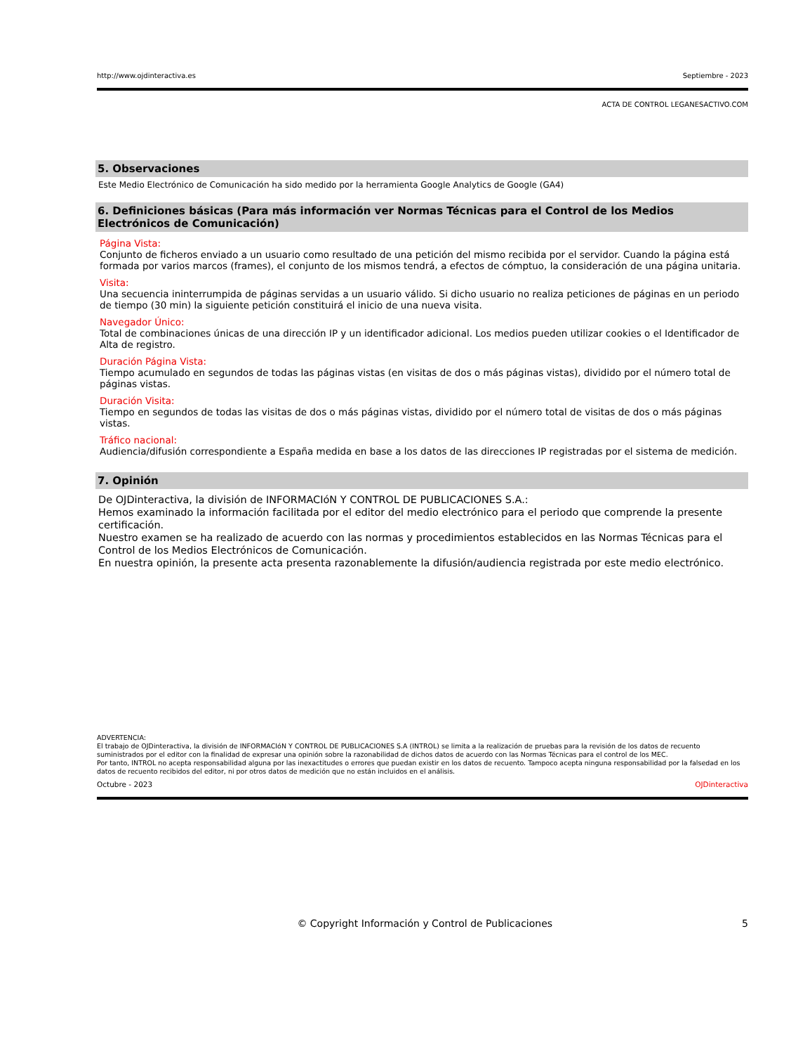http://www.ojdinteractiva.es Septiembre - 2023
ACTA DE CONTROL LEGANESACTIVO.COM
5. Observaciones
Este Medio Electrónico de Comunicación ha sido medido por la herramienta Google Analytics de Google (GA4)
6. Definiciones básicas (Para más información ver Normas Técnicas para el Control de los Medios Electrónicos de Comunicación)
Página Vista:
Conjunto de ficheros enviado a un usuario como resultado de una petición del mismo recibida por el servidor. Cuando la página está formada por varios marcos (frames), el conjunto de los mismos tendrá, a efectos de cómptuo, la consideración de una página unitaria.
Visita:
Una secuencia ininterrumpida de páginas servidas a un usuario válido. Si dicho usuario no realiza peticiones de páginas en un periodo de tiempo (30 min) la siguiente petición constituirá el inicio de una nueva visita.
Navegador Único:
Total de combinaciones únicas de una dirección IP y un identificador adicional. Los medios pueden utilizar cookies o el Identificador de Alta de registro.
Duración Página Vista:
Tiempo acumulado en segundos de todas las páginas vistas (en visitas de dos o más páginas vistas), dividido por el número total de páginas vistas.
Duración Visita:
Tiempo en segundos de todas las visitas de dos o más páginas vistas, dividido por el número total de visitas de dos o más páginas vistas.
Tráfico nacional:
Audiencia/difusión correspondiente a España medida en base a los datos de las direcciones IP registradas por el sistema de medición.
7. Opinión
De OJDinteractiva, la división de INFORMACIóN Y CONTROL DE PUBLICACIONES S.A.:
Hemos examinado la información facilitada por el editor del medio electrónico para el periodo que comprende la presente certificación.
Nuestro examen se ha realizado de acuerdo con las normas y procedimientos establecidos en las Normas Técnicas para el Control de los Medios Electrónicos de Comunicación.
En nuestra opinión, la presente acta presenta razonablemente la difusión/audiencia registrada por este medio electrónico.
ADVERTENCIA:
El trabajo de OJDinteractiva, la división de INFORMACIóN Y CONTROL DE PUBLICACIONES S.A (INTROL) se limita a la realización de pruebas para la revisión de los datos de recuento suministrados por el editor con la finalidad de expresar una opinión sobre la razonabilidad de dichos datos de acuerdo con las Normas Técnicas para el control de los MEC.
Por tanto, INTROL no acepta responsabilidad alguna por las inexactitudes o errores que puedan existir en los datos de recuento. Tampoco acepta ninguna responsabilidad por la falsedad en los datos de recuento recibidos del editor, ni por otros datos de medición que no están incluidos en el análisis.
Octubre - 2023 OJDinteractiva
© Copyright Información y Control de Publicaciones 5